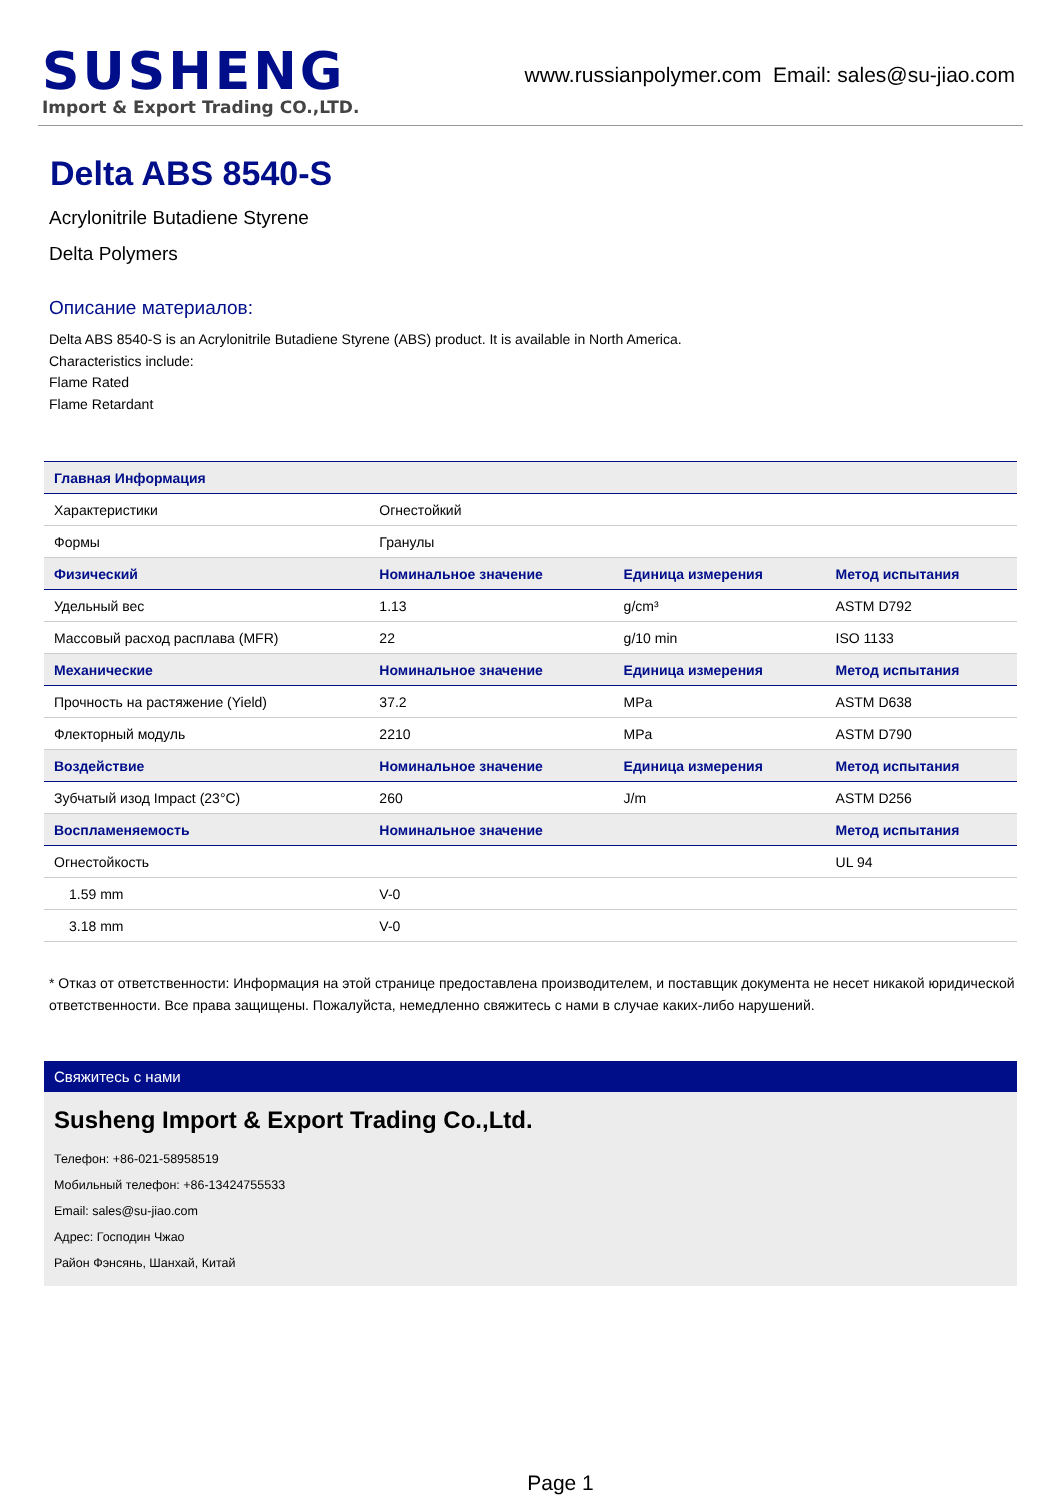SUSHENG
Import & Export Trading CO.,LTD.
www.russianpolymer.com Email: sales@su-jiao.com
Delta ABS 8540-S
Acrylonitrile Butadiene Styrene
Delta Polymers
Описание материалов:
Delta ABS 8540-S is an Acrylonitrile Butadiene Styrene (ABS) product. It is available in North America.
Characteristics include:
Flame Rated
Flame Retardant
| Главная Информация | | | |
| --- | --- | --- | --- |
| Характеристики | Огнестойкий | | |
| Формы | Гранулы | | |
| Физический | Номинальное значение | Единица измерения | Метод испытания |
| Удельный вес | 1.13 | g/cm³ | ASTM D792 |
| Массовый расход расплава (MFR) | 22 | g/10 min | ISO 1133 |
| Механические | Номинальное значение | Единица измерения | Метод испытания |
| Прочность на растяжение (Yield) | 37.2 | MPa | ASTM D638 |
| Флекторный модуль | 2210 | MPa | ASTM D790 |
| Воздействие | Номинальное значение | Единица измерения | Метод испытания |
| Зубчатый изод Impact (23°C) | 260 | J/m | ASTM D256 |
| Воспламеняемость | Номинальное значение | | Метод испытания |
| Огнестойкость | | | UL 94 |
| 1.59 mm | V-0 | | |
| 3.18 mm | V-0 | | |
* Отказ от ответственности: Информация на этой странице предоставлена производителем, и поставщик документа не несет никакой юридической ответственности. Все права защищены. Пожалуйста, немедленно свяжитесь с нами в случае каких-либо нарушений.
Свяжитесь с нами
Susheng Import & Export Trading Co.,Ltd.
Телефон: +86-021-58958519
Мобильный телефон: +86-13424755533
Email: sales@su-jiao.com
Адрес: Господин Чжао
Район Фэнсянь, Шанхай, Китай
Page 1